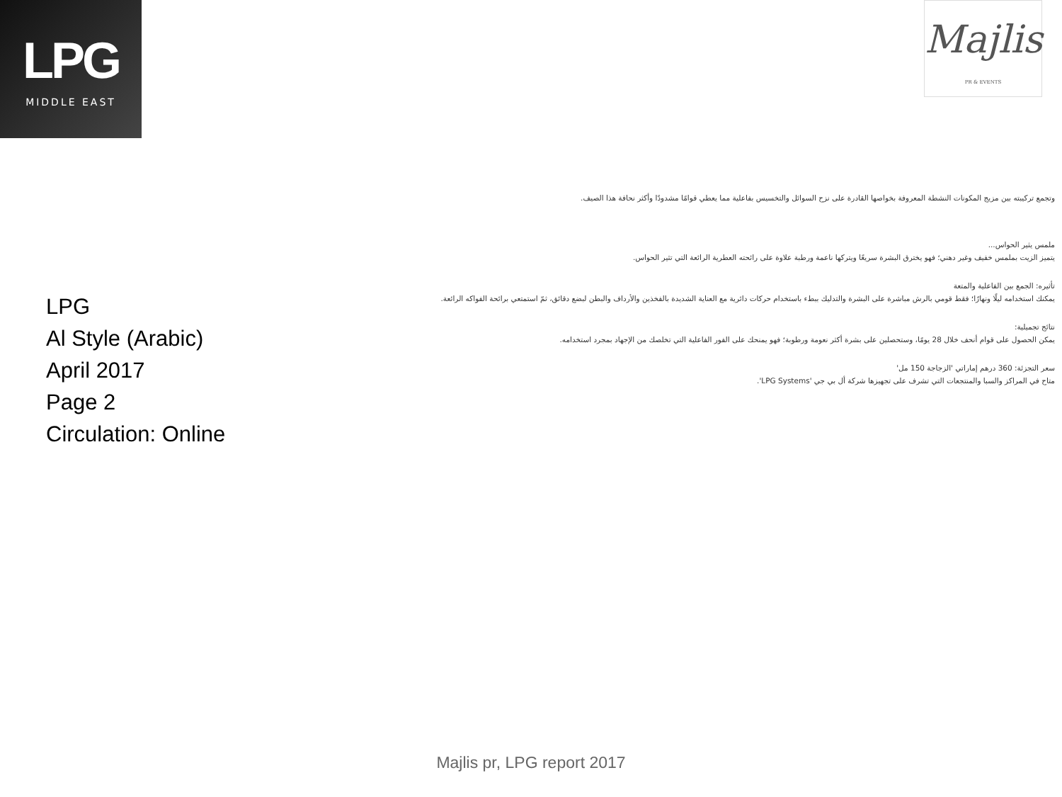LPG
MIDDLE EAST
Majlis
PR & EVENTS
LPG
Al Style (Arabic)
April 2017
Page 2
Circulation: Online
وتجمع تركيبته بين مزيج المكونات النشطة المعروفة بخواصها القادرة على نزح السوائل والتخسيس بفاعلية مما يعطي قوامًا مشدودًا وأكثر نحافة هذا الصيف.
ملمس يثير الحواس...
يتميز الزيت بملمس خفيف وغير دهني؛ فهو يخترق البشرة سريعًا ويتركها ناعمة ورطبة علاوة على رائحته العطرية الرائعة التي تثير الحواس.
تأثيره: الجمع بين الفاعلية والمتعة
يمكنك استخدامه ليلًا ونهارًا؛ فقط قومي بالرش مباشرة على البشرة والتدليك ببطء باستخدام حركات دائرية مع العناية الشديدة بالفخذين والأرداف والبطن لبضع دقائق، ثمّ استمتعي برائحة الفواكه الرائعة.
نتائج تجميلية:
يمكن الحصول على قوام أنحف خلال 28 يومًا، وستحصلين على بشرة أكثر نعومة ورطوبة؛ فهو يمنحك على الفور الفاعلية التي تخلصك من الإجهاد بمجرد استخدامه.
سعر التجزئة: 360 درهم إماراتي 'الزجاجة 150 مل'
متاح في المراكز والسبا والمنتجعات التي تشرف على تجهيزها شركة أل بي جي 'LPG Systems'.
Majlis pr, LPG report 2017